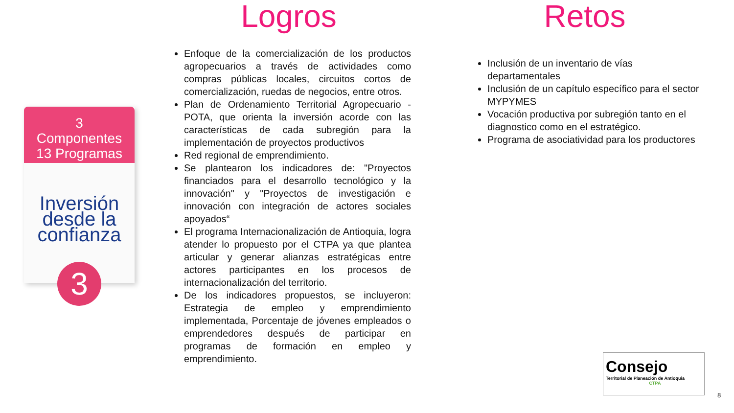3
Componentes
13 Programas
Inversión desde la confianza
3
Logros
Enfoque de la comercialización de los productos agropecuarios a través de actividades como compras públicas locales, circuitos cortos de comercialización, ruedas de negocios, entre otros.
Plan de Ordenamiento Territorial Agropecuario - POTA, que orienta la inversión acorde con las características de cada subregión para la implementación de proyectos productivos
Red regional de emprendimiento.
Se plantearon los indicadores de: "Proyectos financiados para el desarrollo tecnológico y la innovación" y "Proyectos de investigación e innovación con integración de actores sociales apoyados“
El programa Internacionalización de Antioquia, logra atender lo propuesto por el CTPA ya que plantea articular y generar alianzas estratégicas entre actores participantes en los procesos de internacionalización del territorio.
De los indicadores propuestos, se incluyeron: Estrategia de empleo y emprendimiento implementada, Porcentaje de jóvenes empleados o emprendedores después de participar en programas de formación en empleo y emprendimiento.
Retos
Inclusión de un inventario de vías departamentales
Inclusión de un capítulo específico para el sector MYPYMES
Vocación productiva por subregión tanto en el diagnostico como en el estratégico.
Programa de asociatividad para los productores
Consejo
Territorial de Planeación de Antioquia
CTPA
8